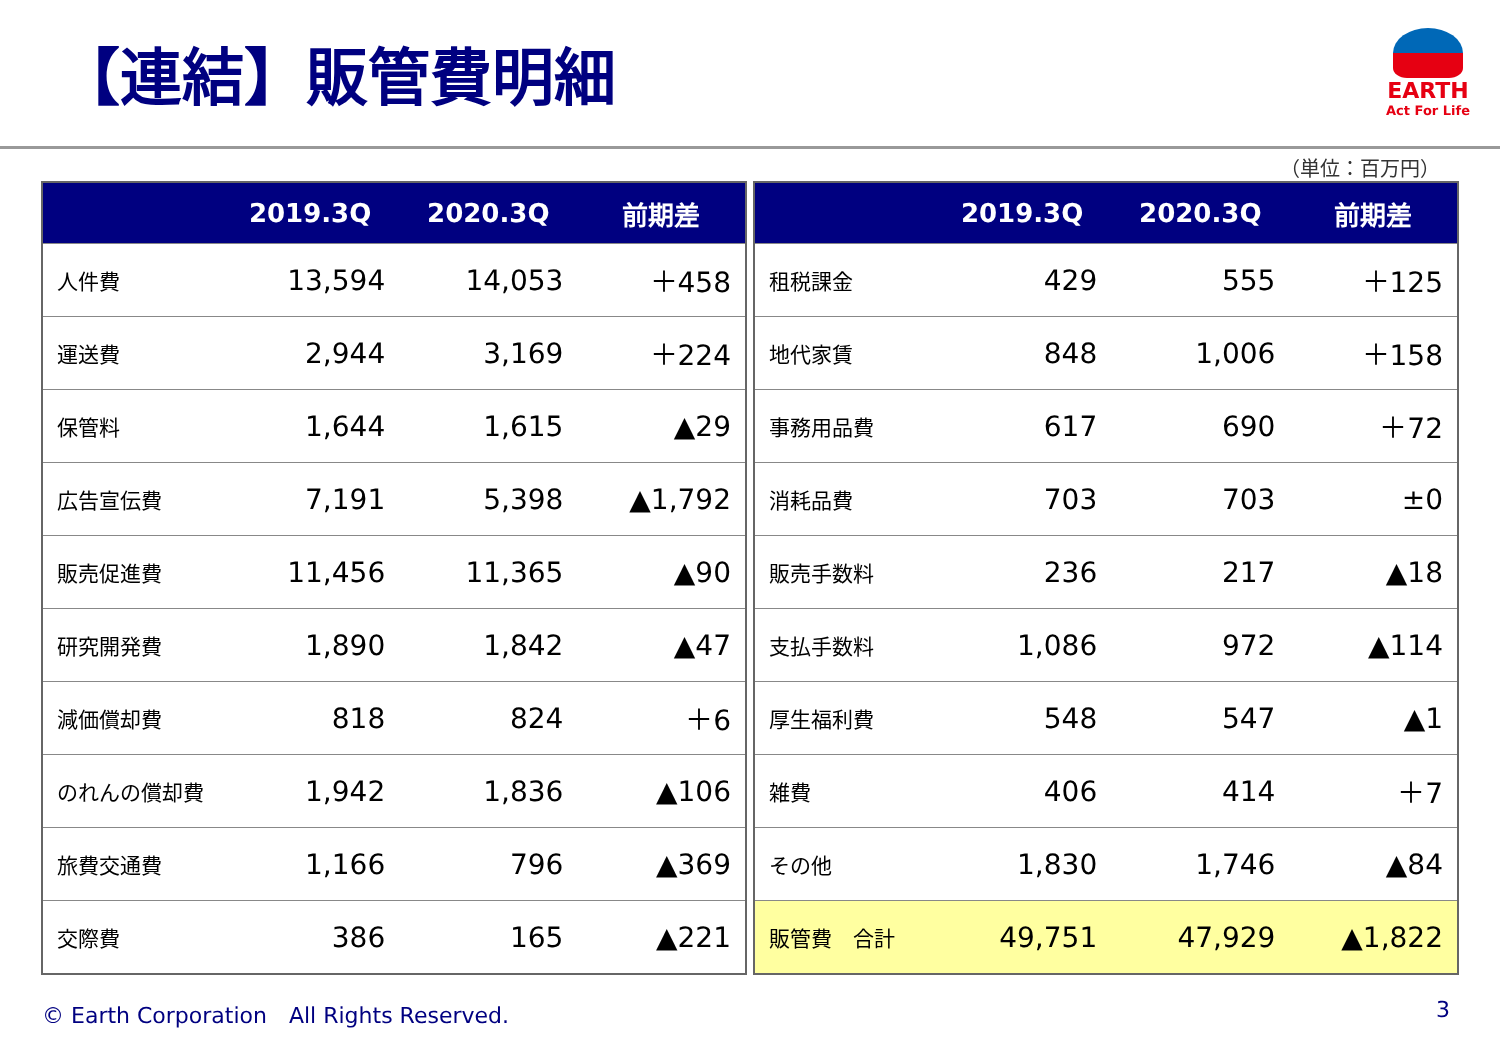【連結】販管費明細
EARTH
Act For Life
（単位：百万円）
| | 2019.3Q | 2020.3Q | 前期差 |
| --- | --- | --- | --- |
| 人件費 | 13,594 | 14,053 | ＋458 |
| 運送費 | 2,944 | 3,169 | ＋224 |
| 保管料 | 1,644 | 1,615 | ▲29 |
| 広告宣伝費 | 7,191 | 5,398 | ▲1,792 |
| 販売促進費 | 11,456 | 11,365 | ▲90 |
| 研究開発費 | 1,890 | 1,842 | ▲47 |
| 減価償却費 | 818 | 824 | ＋6 |
| のれんの償却費 | 1,942 | 1,836 | ▲106 |
| 旅費交通費 | 1,166 | 796 | ▲369 |
| 交際費 | 386 | 165 | ▲221 |
| | 2019.3Q | 2020.3Q | 前期差 |
| --- | --- | --- | --- |
| 租税課金 | 429 | 555 | ＋125 |
| 地代家賃 | 848 | 1,006 | ＋158 |
| 事務用品費 | 617 | 690 | ＋72 |
| 消耗品費 | 703 | 703 | ±0 |
| 販売手数料 | 236 | 217 | ▲18 |
| 支払手数料 | 1,086 | 972 | ▲114 |
| 厚生福利費 | 548 | 547 | ▲1 |
| 雑費 | 406 | 414 | ＋7 |
| その他 | 1,830 | 1,746 | ▲84 |
| 販管費 合計 | 49,751 | 47,929 | ▲1,822 |
© Earth Corporation　All Rights Reserved. 3